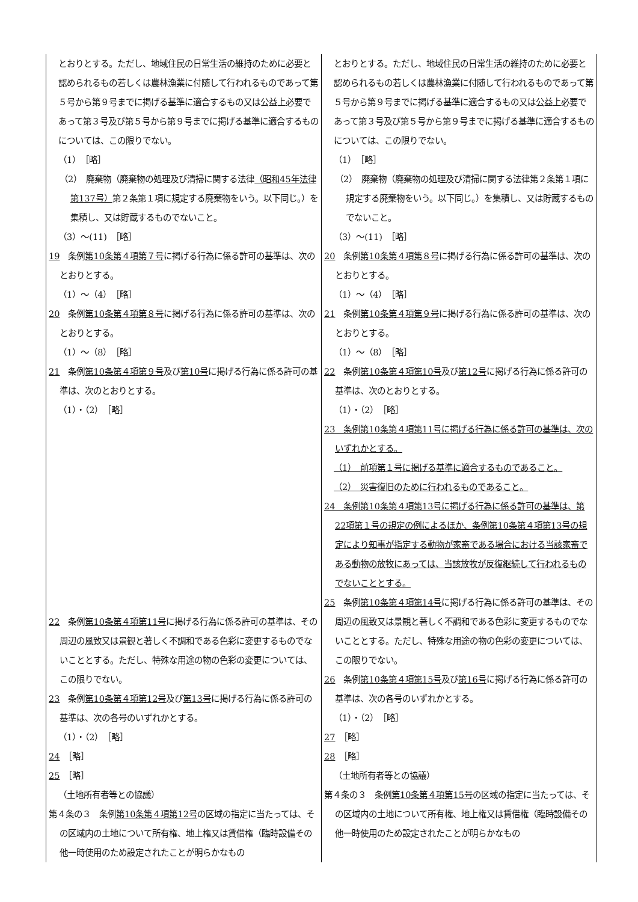| とおりとする。ただし、地域住民の日常生活の維持のために必要と認められるもの若しくは農林漁業に付随して行われるものであって第５号から第９号までに掲げる基準に適合するもの又は公益上必要であって第３号及び第５号から第９号までに掲げる基準に適合するものについては、この限りでない。 （1） ［略］ （2） 廃棄物（廃棄物の処理及び清掃に関する法律 （昭和45年法律第137号） 第２条第１項に規定する廃棄物をいう。以下同じ。）を集積し、又は貯蔵するものでないこと。 （3）～(11) ［略］ 19 条例 第10条第４項第７号 に掲げる行為に係る許可の基準は、次のとおりとする。 （1）～（4） ［略］ 20 条例 第10条第４項第８号 に掲げる行為に係る許可の基準は、次のとおりとする。 （1）～（8） ［略］ 21 条例 第10条第４項第９号 及び 第10号 に掲げる行為に係る許可の基準は、次のとおりとする。 （1）・（2） ［略］ 22 条例 第10条第４項第11号 に掲げる行為に係る許可の基準は、その周辺の風致又は景観と著しく不調和である色彩に変更するものでないこととする。ただし、特殊な用途の物の色彩の変更については、この限りでない。 23 条例 第10条第４項第12号 及び 第13号 に掲げる行為に係る許可の基準は、次の各号のいずれかとする。 （1）・（2） ［略］ 24 ［略］ 25 ［略］ （土地所有者等との協議） 第４条の３ 条例 第10条第４項第12号 の区域の指定に当たっては、その区域内の土地について所有権、地上権又は賃借権（臨時設備その他一時使用のため設定されたことが明らかなもの | とおりとする。ただし、地域住民の日常生活の維持のために必要と認められるもの若しくは農林漁業に付随して行われるものであって第５号から第９号までに掲げる基準に適合するもの又は公益上必要であって第３号及び第５号から第９号までに掲げる基準に適合するものについては、この限りでない。 （1） ［略］ （2） 廃棄物（廃棄物の処理及び清掃に関する法律第２条第１項に規定する廃棄物をいう。以下同じ。）を集積し、又は貯蔵するものでないこと。 （3）～(11) ［略］ 20 条例 第10条第４項第８号 に掲げる行為に係る許可の基準は、次のとおりとする。 （1）～（4） ［略］ 21 条例 第10条第４項第９号 に掲げる行為に係る許可の基準は、次のとおりとする。 （1）～（8） ［略］ 22 条例 第10条第４項第10号 及び 第12号 に掲げる行為に係る許可の基準は、次のとおりとする。 （1）・（2） ［略］ 23 条例第10条第４項第11号に掲げる行為に係る許可の基準は、次のいずれかとする。 （1） 前項第１号に掲げる基準に適合するものであること。 （2） 災害復旧のために行われるものであること。 24 条例第10条第４項第13号に掲げる行為に係る許可の基準は、第22項第１号の規定の例によるほか、条例第10条第４項第13号の規定により知事が指定する動物が家畜である場合における当該家畜である動物の放牧にあっては、当該放牧が反復継続して行われるものでないこととする。 25 条例 第10条第４項第14号 に掲げる行為に係る許可の基準は、その周辺の風致又は景観と著しく不調和である色彩に変更するものでないこととする。ただし、特殊な用途の物の色彩の変更については、この限りでない。 26 条例 第10条第４項第15号 及び 第16号 に掲げる行為に係る許可の基準は、次の各号のいずれかとする。 （1）・（2） ［略］ 27 ［略］ 28 ［略］ （土地所有者等との協議） 第４条の３ 条例 第10条第４項第15号 の区域の指定に当たっては、その区域内の土地について所有権、地上権又は賃借権（臨時設備その他一時使用のため設定されたことが明らかなもの |